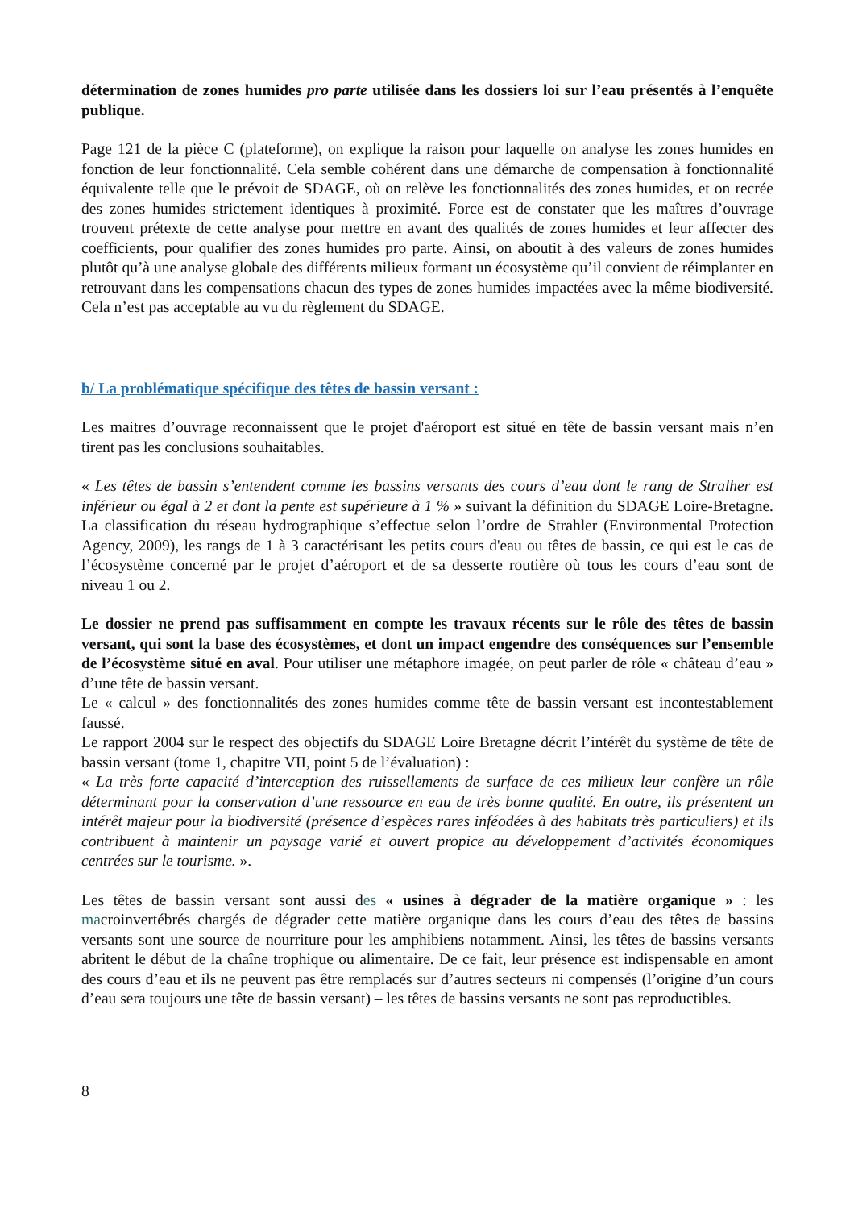détermination de zones humides pro parte utilisée dans les dossiers loi sur l’eau présentés à l’enquête publique.
Page 121 de la pièce C (plateforme), on explique la raison pour laquelle on analyse les zones humides en fonction de leur fonctionnalité. Cela semble cohérent dans une démarche de compensation à fonctionnalité équivalente telle que le prévoit de SDAGE, où on relève les fonctionnalités des zones humides, et on recrée des zones humides strictement identiques à proximité. Force est de constater que les maîtres d’ouvrage trouvent prétexte de cette analyse pour mettre en avant des qualités de zones humides et leur affecter des coefficients, pour qualifier des zones humides pro parte. Ainsi, on aboutit à des valeurs de zones humides plutôt qu’à une analyse globale des différents milieux formant un écosystème qu’il convient de réimplanter en retrouvant dans les compensations chacun des types de zones humides impactées avec la même biodiversité. Cela n’est pas acceptable au vu du règlement du SDAGE.
b/ La problématique spécifique des têtes de bassin versant :
Les maitres d’ouvrage reconnaissent que le projet d'aéroport est situé en tête de bassin versant mais n’en tirent pas les conclusions souhaitables.
« Les têtes de bassin s’entendent comme les bassins versants des cours d’eau dont le rang de Stralher est inférieur ou égal à 2 et dont la pente est supérieure à 1 % » suivant la définition du SDAGE Loire-Bretagne. La classification du réseau hydrographique s’effectue selon l’ordre de Strahler (Environmental Protection Agency, 2009), les rangs de 1 à 3 caractérisant les petits cours d'eau ou têtes de bassin, ce qui est le cas de l’écosystème concerné par le projet d’aéroport et de sa desserte routière où tous les cours d’eau sont de niveau 1 ou 2.
Le dossier ne prend pas suffisamment en compte les travaux récents sur le rôle des têtes de bassin versant, qui sont la base des écosystèmes, et dont un impact engendre des conséquences sur l’ensemble de l’écosystème situé en aval. Pour utiliser une métaphore imagée, on peut parler de rôle « château d’eau » d’une tête de bassin versant.
Le « calcul » des fonctionnalités des zones humides comme tête de bassin versant est incontestablement faussé.
Le rapport 2004 sur le respect des objectifs du SDAGE Loire Bretagne décrit l’intérêt du système de tête de bassin versant (tome 1, chapitre VII, point 5 de l’évaluation) :
« La très forte capacité d’interception des ruissellements de surface de ces milieux leur confère un rôle déterminant pour la conservation d’une ressource en eau de très bonne qualité. En outre, ils présentent un intérêt majeur pour la biodiversité (présence d’espèces rares inféodées à des habitats très particuliers) et ils contribuent à maintenir un paysage varié et ouvert propice au développement d’activités économiques centrées sur le tourisme. ».
Les têtes de bassin versant sont aussi des « usines à dégrader de la matière organique » : les macroinvertébrés chargés de dégrader cette matière organique dans les cours d’eau des têtes de bassins versants sont une source de nourriture pour les amphibiens notamment. Ainsi, les têtes de bassins versants abritent le début de la chaîne trophique ou alimentaire. De ce fait, leur présence est indispensable en amont des cours d’eau et ils ne peuvent pas être remplacés sur d’autres secteurs ni compensés (l’origine d’un cours d’eau sera toujours une tête de bassin versant) – les têtes de bassins versants ne sont pas reproductibles.
8